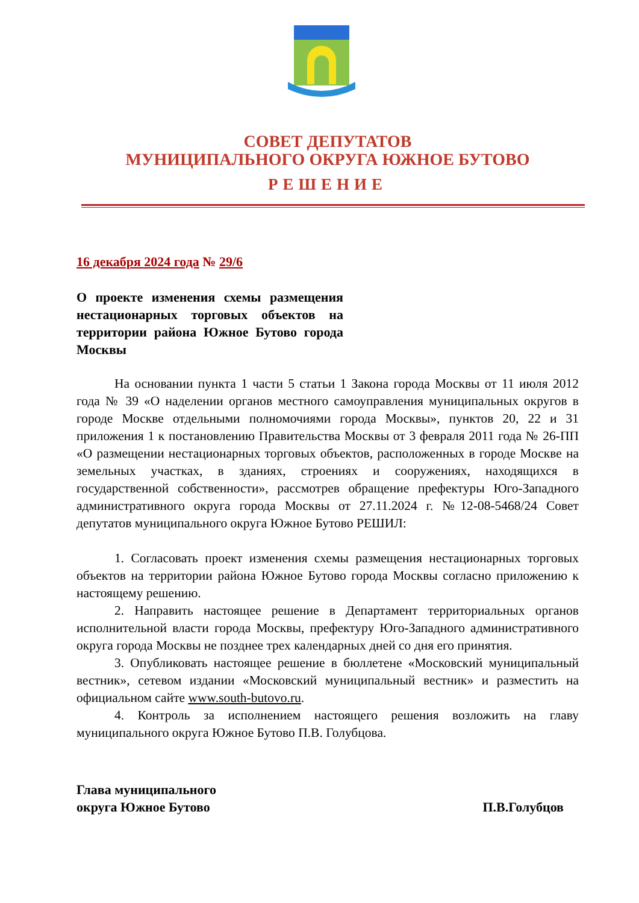СОВЕТ ДЕПУТАТОВ
МУНИЦИПАЛЬНОГО ОКРУГА ЮЖНОЕ БУТОВО
РЕШЕНИЕ
16 декабря 2024 года № 29/6
О проекте изменения схемы размещения нестационарных торговых объектов на территории района Южное Бутово города Москвы
На основании пункта 1 части 5 статьи 1 Закона города Москвы от 11 июля 2012 года № 39 «О наделении органов местного самоуправления муниципальных округов в городе Москве отдельными полномочиями города Москвы», пунктов 20, 22 и 31 приложения 1 к постановлению Правительства Москвы от 3 февраля 2011 года № 26-ПП «О размещении нестационарных торговых объектов, расположенных в городе Москве на земельных участках, в зданиях, строениях и сооружениях, находящихся в государственной собственности», рассмотрев обращение префектуры Юго-Западного административного округа города Москвы от 27.11.2024 г. №12-08-5468/24 Совет депутатов муниципального округа Южное Бутово РЕШИЛ:
1. Согласовать проект изменения схемы размещения нестационарных торговых объектов на территории района Южное Бутово города Москвы согласно приложению к настоящему решению.
2. Направить настоящее решение в Департамент территориальных органов исполнительной власти города Москвы, префектуру Юго-Западного административного округа города Москвы не позднее трех календарных дней со дня его принятия.
3. Опубликовать настоящее решение в бюллетене «Московский муниципальный вестник», сетевом издании «Московский муниципальный вестник» и разместить на официальном сайте www.south-butovo.ru.
4. Контроль за исполнением настоящего решения возложить на главу муниципального округа Южное Бутово П.В. Голубцова.
Глава муниципального
округа Южное Бутово
П.В.Голубцов